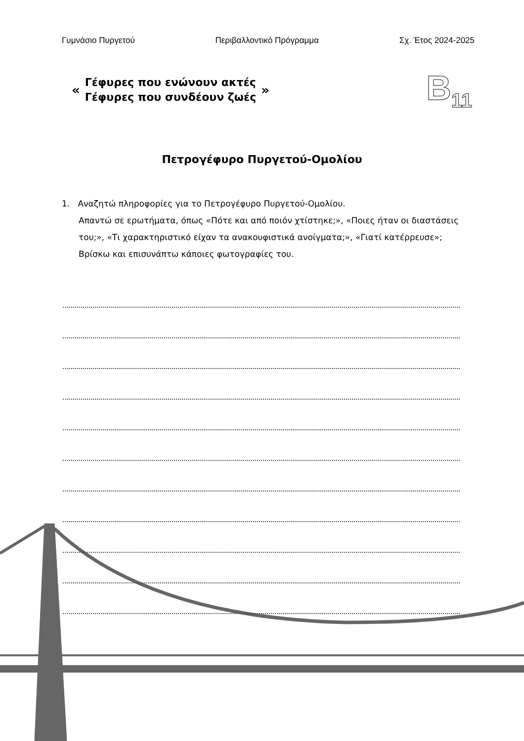Γυμνάσιο Πυργετού Περιβαλλοντικό Πρόγραμμα Σχ. Έτος 2024-2025
«
Γέφυρες που ενώνουν ακτές
Γέφυρες που συνδέουν ζωές
» B<sub>11</sub>
Πετρογέφυρο Πυργετού-Ομολίου
1. Αναζητώ πληροφορίες για το Πετρογέφυρο Πυργετού-Ομολίου.
Απαντώ σε ερωτήματα, όπως «Πότε και από ποιόν χτίστηκε;», «Ποιες ήταν οι διαστάσεις του;», «Τι χαρακτηριστικό είχαν τα ανακουφιστικά ανοίγματα;», «Γιατί κατέρρευσε»; Βρίσκω και επισυνάπτω κάποιες φωτογραφίες του.